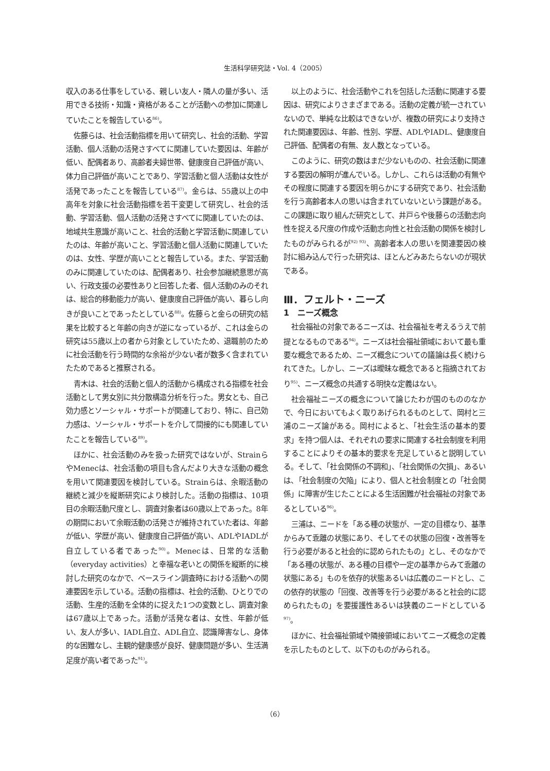生活科学研究誌・Vol. 4（2005）
収入のある仕事をしている、親しい友人・隣人の量が多い、活用できる技術・知識・資格があることが活動への参加に関連していたことを報告している<sup>86)</sup>。
佐藤らは、社会活動指標を用いて研究し、社会的活動、学習活動、個人活動の活発さすべてに関連していた要因は、年齢が低い、配偶者あり、高齢者夫婦世帯、健康度自己評価が高い、体力自己評価が高いことであり、学習活動と個人活動は女性が活発であったことを報告している<sup>87)</sup>。金らは、55歳以上の中高年を対象に社会活動指標を若干変更して研究し、社会的活動、学習活動、個人活動の活発さすべてに関連していたのは、地域共生意識が高いこと、社会的活動と学習活動に関連していたのは、年齢が高いこと、学習活動と個人活動に関連していたのは、女性、学歴が高いことと報告している。また、学習活動のみに関連していたのは、配偶者あり、社会参加継続意思が高い、行政支援の必要性ありと回答した者、個人活動のみのそれは、総合的移動能力が高い、健康度自己評価が高い、暮らし向きが良いことであったとしている<sup>88)</sup>。佐藤らと金らの研究の結果を比較すると年齢の向きが逆になっているが、これは金らの研究は55歳以上の者から対象としていたため、退職前のために社会活動を行う時間的な余裕が少ない者が数多く含まれていたためであると推察される。
青木は、社会的活動と個人的活動から構成される指標を社会活動として男女別に共分散構造分析を行った。男女とも、自己効力感とソーシャル・サポートが関連しており、特に、自己効力感は、ソーシャル・サポートを介して間接的にも関連していたことを報告している<sup>89)</sup>。
ほかに、社会活動のみを扱った研究ではないが、StrainらやMenecは、社会活動の項目も含んだより大きな活動の概念を用いて関連要因を検討している。Strainらは、余暇活動の継続と減少を縦断研究により検討した。活動の指標は、10項目の余暇活動尺度とし、調査対象者は60歳以上であった。8年の期間において余暇活動の活発さが維持されていた者は、年齢が低い、学歴が高い、健康度自己評価が高い、ADLやIADLが自立している者であった<sup>90)</sup>。Menecは、日常的な活動（everyday activities）と幸福な老いとの関係を縦断的に検討した研究のなかで、ベースライン調査時における活動への関連要因を示している。活動の指標は、社会的活動、ひとりでの活動、生産的活動を全体的に捉えた1つの変数とし、調査対象は67歳以上であった。活動が活発な者は、女性、年齢が低い、友人が多い、IADL自立、ADL自立、認識障害なし、身体的な困難なし、主観的健康感が良好、健康問題が多い、生活満足度が高い者であった<sup>91)</sup>。
以上のように、社会活動やこれを包括した活動に関連する要因は、研究によりさまざまである。活動の定義が統一されていないので、単純な比較はできないが、複数の研究により支持された関連要因は、年齢、性別、学歴、ADLやIADL、健康度自己評価、配偶者の有無、友人数となっている。
このように、研究の数はまだ少ないものの、社会活動に関連する要因の解明が進んでいる。しかし、これらは活動の有無やその程度に関連する要因を明らかにする研究であり、社会活動を行う高齢者本人の思いは含まれていないという課題がある。この課題に取り組んだ研究として、井戸らや後藤らの活動志向性を捉える尺度の作成や活動志向性と社会活動の関係を検討したものがみられるが<sup>92) 93)</sup>、高齢者本人の思いを関連要因の検討に組み込んで行った研究は、ほとんどみあたらないのが現状である。
Ⅲ．フェルト・ニーズ
1　ニーズ概念
社会福祉の対象であるニーズは、社会福祉を考えるうえで前提となるものである<sup>94)</sup>。ニーズは社会福祉領域において最も重要な概念であるため、ニーズ概念についての議論は長く続けられてきた。しかし、ニーズは曖昧な概念であると指摘されており<sup>95)</sup>、ニーズ概念の共通する明快な定義はない。
社会福祉ニーズの概念について論じたわが国のもののなかで、今日においてもよく取りあげられるものとして、岡村と三浦のニーズ論がある。岡村によると、「社会生活の基本的要求」を持つ個人は、それぞれの要求に関連する社会制度を利用することによりその基本的要求を充足していると説明している。そして、「社会関係の不調和」、「社会関係の欠損」、あるいは、「社会制度の欠陥」により、個人と社会制度との「社会関係」に障害が生じたことによる生活困難が社会福祉の対象であるとしている<sup>96)</sup>。
三浦は、ニードを「ある種の状態が、一定の目標なり、基準からみて乖離の状態にあり、そしてその状態の回復・改善等を行う必要があると社会的に認められたもの」とし、そのなかで「ある種の状態が、ある種の目標や一定の基準からみて乖離の状態にある」ものを依存的状態あるいは広義のニードとし、この依存的状態の「回復、改善等を行う必要があると社会的に認められたもの」を要援護性あるいは狭義のニードとしている<sup>97)</sup>。
ほかに、社会福祉領域や隣接領域においてニーズ概念の定義を示したものとして、以下のものがみられる。
（6）